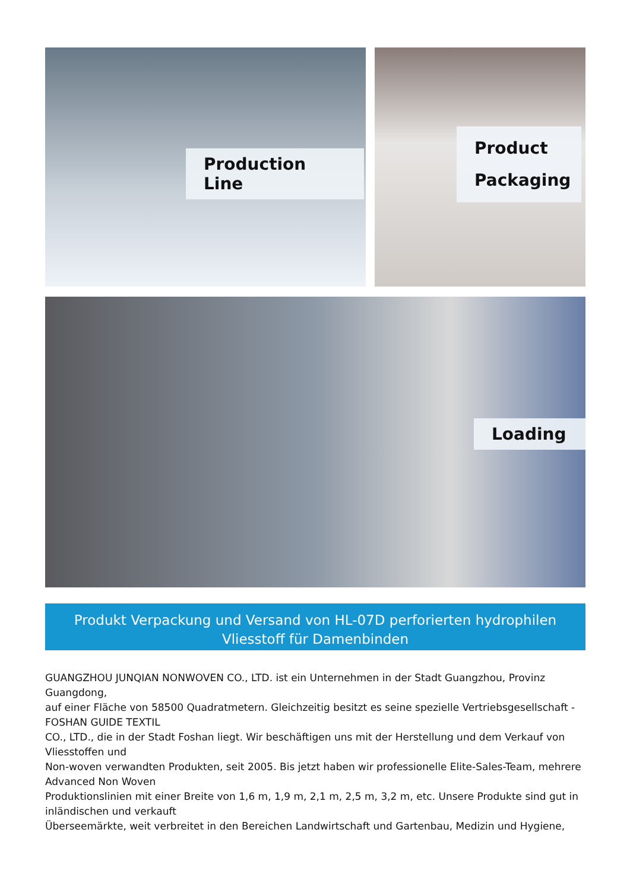Production Line Product Packaging
Loading
Produkt Verpackung und Versand von HL-07D perforierten hydrophilen Vliesstoff für Damenbinden
GUANGZHOU JUNQIAN NONWOVEN CO., LTD. ist ein Unternehmen in der Stadt Guangzhou, Provinz Guangdong,
auf einer Fläche von 58500 Quadratmetern. Gleichzeitig besitzt es seine spezielle Vertriebsgesellschaft - FOSHAN GUIDE TEXTIL
CO., LTD., die in der Stadt Foshan liegt. Wir beschäftigen uns mit der Herstellung und dem Verkauf von Vliesstoffen und
Non-woven verwandten Produkten, seit 2005. Bis jetzt haben wir professionelle Elite-Sales-Team, mehrere Advanced Non Woven
Produktionslinien mit einer Breite von 1,6 m, 1,9 m, 2,1 m, 2,5 m, 3,2 m, etc. Unsere Produkte sind gut in inländischen und verkauft
Überseemärkte, weit verbreitet in den Bereichen Landwirtschaft und Gartenbau, Medizin und Hygiene,